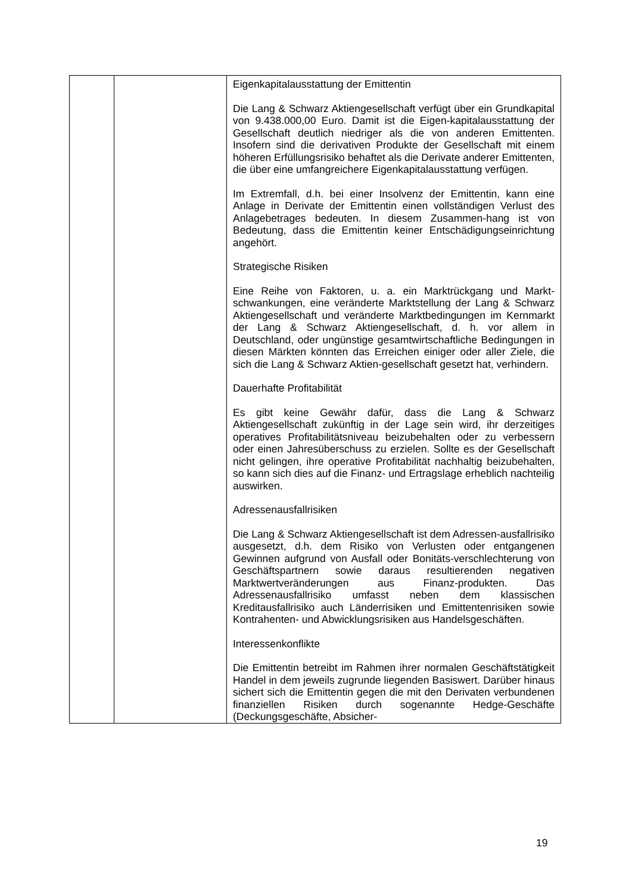| | | Eigenkapitalausstattung der Emittentin Die Lang & Schwarz Aktiengesellschaft verfügt über ein Grundkapital von 9.438.000,00 Euro. Damit ist die Eigen-kapitalausstattung der Gesellschaft deutlich niedriger als die von anderen Emittenten. Insofern sind die derivativen Produkte der Gesellschaft mit einem höheren Erfüllungsrisiko behaftet als die Derivate anderer Emittenten, die über eine umfangreichere Eigenkapitalausstattung verfügen. Im Extremfall, d.h. bei einer Insolvenz der Emittentin, kann eine Anlage in Derivate der Emittentin einen vollständigen Verlust des Anlagebetrages bedeuten. In diesem Zusammen-hang ist von Bedeutung, dass die Emittentin keiner Entschädigungseinrichtung angehört. Strategische Risiken Eine Reihe von Faktoren, u. a. ein Marktrückgang und Markt-schwankungen, eine veränderte Marktstellung der Lang & Schwarz Aktiengesellschaft und veränderte Marktbedingungen im Kernmarkt der Lang & Schwarz Aktiengesellschaft, d. h. vor allem in Deutschland, oder ungünstige gesamtwirtschaftliche Bedingungen in diesen Märkten könnten das Erreichen einiger oder aller Ziele, die sich die Lang & Schwarz Aktien-gesellschaft gesetzt hat, verhindern. Dauerhafte Profitabilität Es gibt keine Gewähr dafür, dass die Lang & Schwarz Aktiengesellschaft zukünftig in der Lage sein wird, ihr derzeitiges operatives Profitabilitätsniveau beizubehalten oder zu verbessern oder einen Jahresüberschuss zu erzielen. Sollte es der Gesellschaft nicht gelingen, ihre operative Profitabilität nachhaltig beizubehalten, so kann sich dies auf die Finanz- und Ertragslage erheblich nachteilig auswirken. Adressenausfallrisiken Die Lang & Schwarz Aktiengesellschaft ist dem Adressen-ausfallrisiko ausgesetzt, d.h. dem Risiko von Verlusten oder entgangenen Gewinnen aufgrund von Ausfall oder Bonitäts-verschlechterung von Geschäftspartnern sowie daraus resultierenden negativen Marktwertveränderungen aus Finanz-produkten. Das Adressenausfallrisiko umfasst neben dem klassischen Kreditausfallrisiko auch Länderrisiken und Emittentenrisiken sowie Kontrahenten- und Abwicklungsrisiken aus Handelsgeschäften. Interessenkonflikte Die Emittentin betreibt im Rahmen ihrer normalen Geschäftstätigkeit Handel in dem jeweils zugrunde liegenden Basiswert. Darüber hinaus sichert sich die Emittentin gegen die mit den Derivaten verbundenen finanziellen Risiken durch sogenannte Hedge-Geschäfte (Deckungsgeschäfte, Absicher- |
19